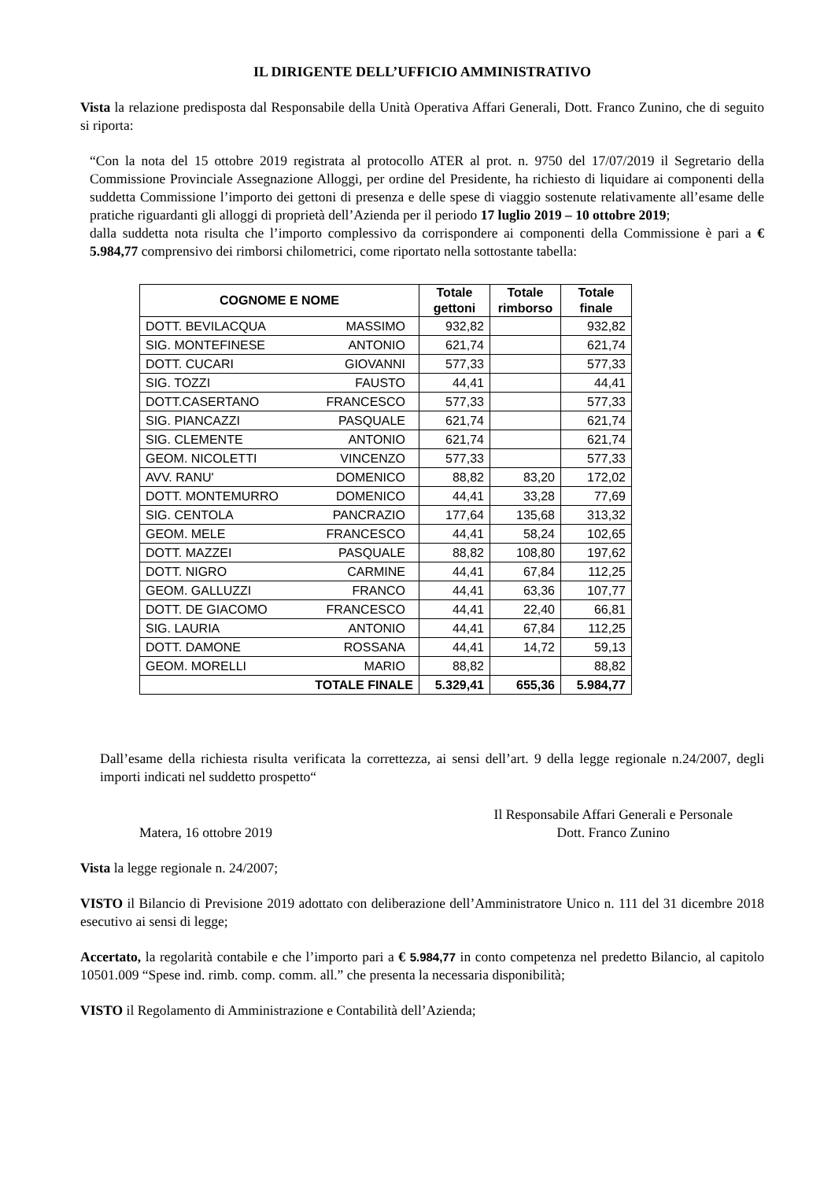IL DIRIGENTE DELL’UFFICIO AMMINISTRATIVO
Vista la relazione predisposta dal Responsabile della Unità Operativa Affari Generali, Dott. Franco Zunino, che di seguito si riporta:
“Con la nota del 15 ottobre 2019 registrata al protocollo ATER al prot. n. 9750 del 17/07/2019 il Segretario della Commissione Provinciale Assegnazione Alloggi, per ordine del Presidente, ha richiesto di liquidare ai componenti della suddetta Commissione l’importo dei gettoni di presenza e delle spese di viaggio sostenute relativamente all’esame delle pratiche riguardanti gli alloggi di proprietà dell’Azienda per il periodo 17 luglio 2019 – 10 ottobre 2019;
dalla suddetta nota risulta che l’importo complessivo da corrispondere ai componenti della Commissione è pari a € 5.984,77 comprensivo dei rimborsi chilometrici, come riportato nella sottostante tabella:
| COGNOME E NOME | Totale gettoni | Totale rimborso | Totale finale |
| --- | --- | --- | --- |
| DOTT. BEVILACQUA MASSIMO | 932,82 | | 932,82 |
| SIG. MONTEFINESE ANTONIO | 621,74 | | 621,74 |
| DOTT. CUCARI GIOVANNI | 577,33 | | 577,33 |
| SIG. TOZZI FAUSTO | 44,41 | | 44,41 |
| DOTT.CASERTANO FRANCESCO | 577,33 | | 577,33 |
| SIG. PIANCAZZI PASQUALE | 621,74 | | 621,74 |
| SIG. CLEMENTE ANTONIO | 621,74 | | 621,74 |
| GEOM. NICOLETTI VINCENZO | 577,33 | | 577,33 |
| AVV. RANU' DOMENICO | 88,82 | 83,20 | 172,02 |
| DOTT. MONTEMURRO DOMENICO | 44,41 | 33,28 | 77,69 |
| SIG. CENTOLA PANCRAZIO | 177,64 | 135,68 | 313,32 |
| GEOM. MELE FRANCESCO | 44,41 | 58,24 | 102,65 |
| DOTT. MAZZEI PASQUALE | 88,82 | 108,80 | 197,62 |
| DOTT. NIGRO CARMINE | 44,41 | 67,84 | 112,25 |
| GEOM. GALLUZZI FRANCO | 44,41 | 63,36 | 107,77 |
| DOTT. DE GIACOMO FRANCESCO | 44,41 | 22,40 | 66,81 |
| SIG. LAURIA ANTONIO | 44,41 | 67,84 | 112,25 |
| DOTT. DAMONE ROSSANA | 44,41 | 14,72 | 59,13 |
| GEOM. MORELLI MARIO | 88,82 | | 88,82 |
| TOTALE FINALE | 5.329,41 | 655,36 | 5.984,77 |
Dall’esame della richiesta risulta verificata la correttezza, ai sensi dell’art. 9 della legge regionale n.24/2007, degli importi indicati nel suddetto prospetto“
Matera, 16 ottobre 2019
Il Responsabile Affari Generali e Personale
Dott. Franco Zunino
Vista la legge regionale n. 24/2007;
VISTO il Bilancio di Previsione 2019 adottato con deliberazione dell’Amministratore Unico n. 111 del 31 dicembre 2018 esecutivo ai sensi di legge;
Accertato, la regolarità contabile e che l’importo pari a € 5.984,77 in conto competenza nel predetto Bilancio, al capitolo 10501.009 “Spese ind. rimb. comp. comm. all.” che presenta la necessaria disponibilità;
VISTO il Regolamento di Amministrazione e Contabilità dell’Azienda;